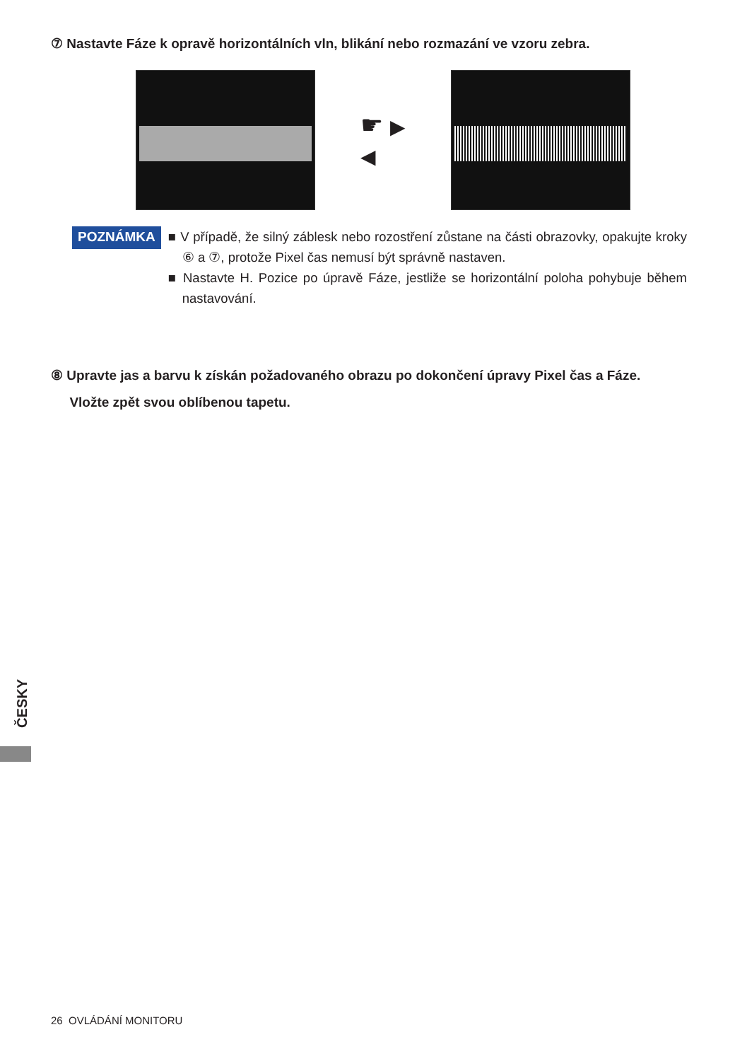⑦ Nastavte Fáze k opravě horizontálních vln, blikání nebo rozmazání ve vzoru zebra.
☛ ▶
◀
POZNÁMKA
■ V případě, že silný záblesk nebo rozostření zůstane na části obrazovky, opakujte kroky ⑥ a ⑦, protože Pixel čas nemusí být správně nastaven.
■ Nastavte H. Pozice po úpravě Fáze, jestliže se horizontální poloha pohybuje během nastavování.
⑧ Upravte jas a barvu k získán požadovaného obrazu po dokončení úpravy Pixel čas a Fáze.
Vložte zpět svou oblíbenou tapetu.
ČESKY
26 OVLÁDÁNÍ MONITORU